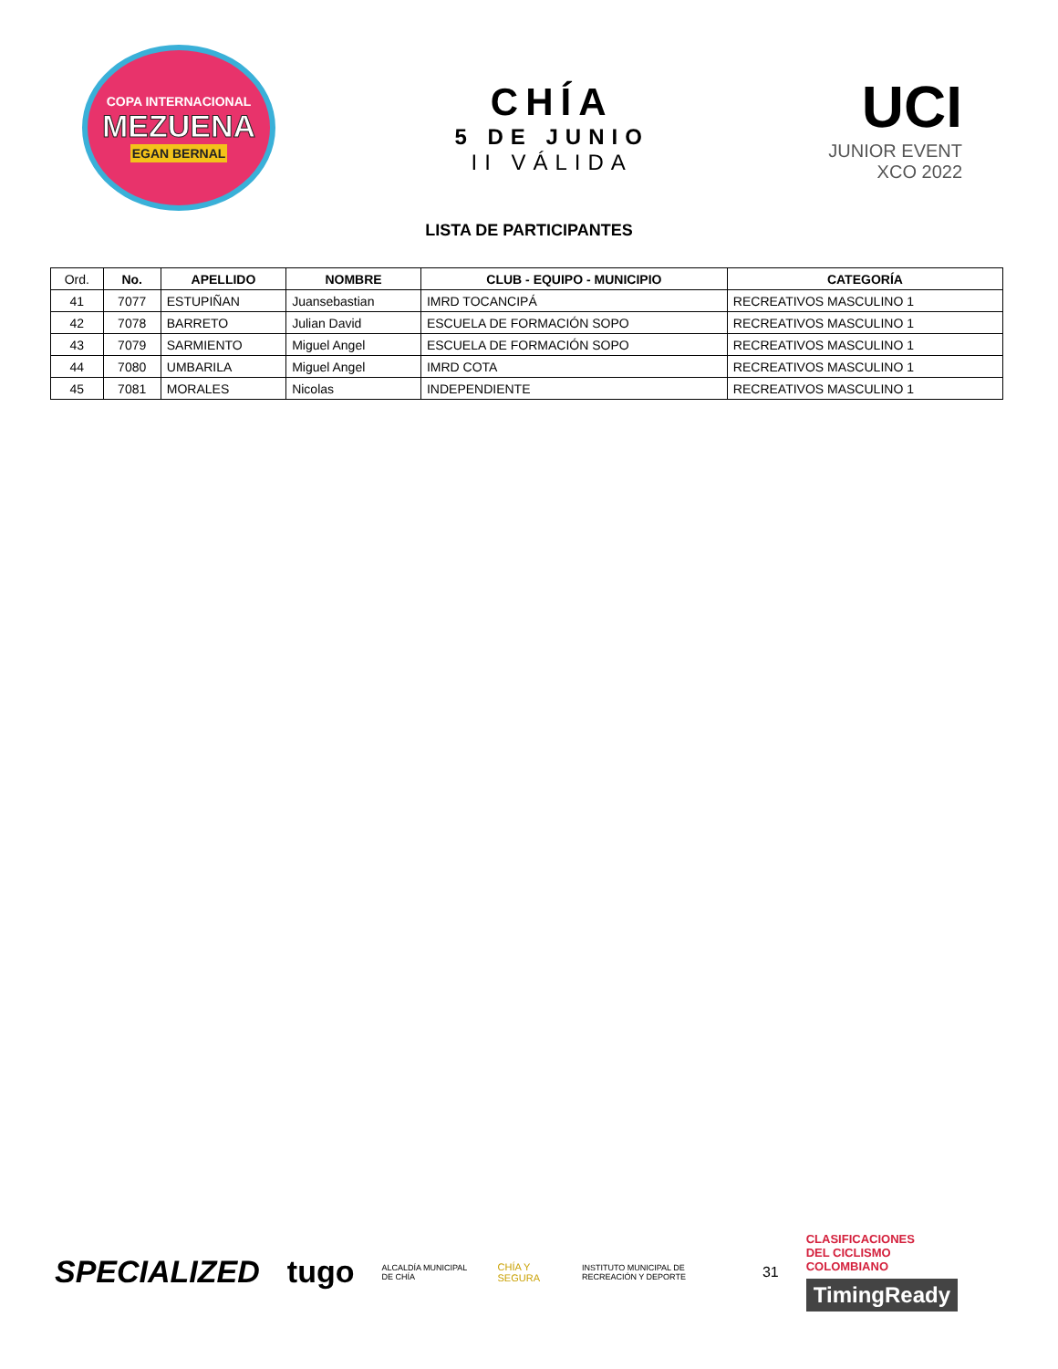COPA INTERNACIONAL
MEZUENA
EGAN BERNAL
CHÍA
5 DE JUNIO
II VÁLIDA
UCI
JUNIOR EVENT
XCO 2022
LISTA DE PARTICIPANTES
| Ord. | No. | APELLIDO | NOMBRE | CLUB - EQUIPO - MUNICIPIO | CATEGORÍA |
| --- | --- | --- | --- | --- | --- |
| 41 | 7077 | ESTUPIÑAN | Juansebastian | IMRD TOCANCIPÁ | RECREATIVOS MASCULINO 1 |
| 42 | 7078 | BARRETO | Julian David | ESCUELA DE FORMACIÓN SOPO | RECREATIVOS MASCULINO 1 |
| 43 | 7079 | SARMIENTO | Miguel Angel | ESCUELA DE FORMACIÓN SOPO | RECREATIVOS MASCULINO 1 |
| 44 | 7080 | UMBARILA | Miguel Angel | IMRD COTA | RECREATIVOS MASCULINO 1 |
| 45 | 7081 | MORALES | Nicolas | INDEPENDIENTE | RECREATIVOS MASCULINO 1 |
SPECIALIZED tugo ALCALDÍA MUNICIPAL DE CHÍA CHÍA Y SEGURA INSTITUTO MUNICIPAL DE RECREACIÓN Y DEPORTE 31
CLASIFICACIONES
DEL CICLISMO
COLOMBIANO
TimingReady